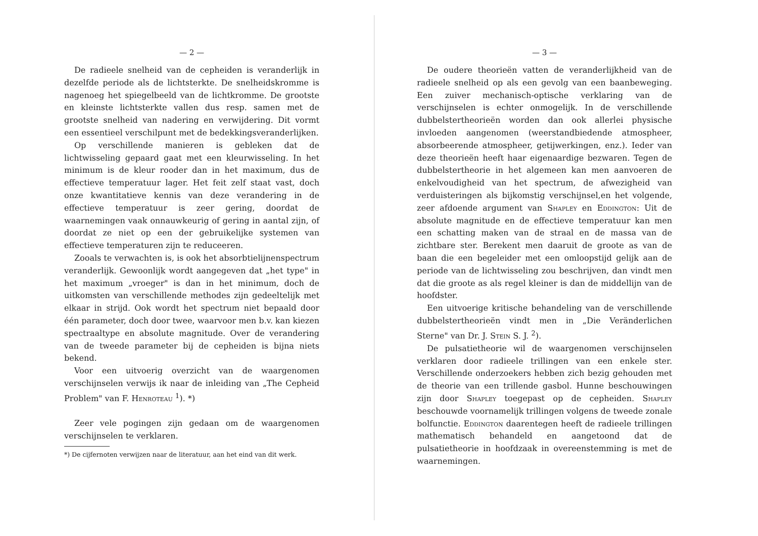— 2 —
De radieele snelheid van de cepheiden is veranderlijk in dezelfde periode als de lichtsterkte. De snelheidskromme is nagenoeg het spiegelbeeld van de lichtkromme. De grootste en kleinste lichtsterkte vallen dus resp. samen met de grootste snelheid van nadering en verwijdering. Dit vormt een essentieel verschilpunt met de bedekkingsveranderlijken.
Op verschillende manieren is gebleken dat de lichtwisseling gepaard gaat met een kleurwisseling. In het minimum is de kleur rooder dan in het maximum, dus de effectieve temperatuur lager. Het feit zelf staat vast, doch onze kwantitatieve kennis van deze verandering in de effectieve temperatuur is zeer gering, doordat de waarnemingen vaak onnauwkeurig of gering in aantal zijn, of doordat ze niet op een der gebruikelijke systemen van effectieve temperaturen zijn te reduceeren.
Zooals te verwachten is, is ook het absorbtielijnenspectrum veranderlijk. Gewoonlijk wordt aangegeven dat „het type" in het maximum „vroeger" is dan in het minimum, doch de uitkomsten van verschillende methodes zijn gedeeltelijk met elkaar in strijd. Ook wordt het spectrum niet bepaald door één parameter, doch door twee, waarvoor men b.v. kan kiezen spectraaltype en absolute magnitude. Over de verandering van de tweede parameter bij de cepheiden is bijna niets bekend.
Voor een uitvoerig overzicht van de waargenomen verschijnselen verwijs ik naar de inleiding van „The Cepheid Problem" van F. Henroteau <sup>1</sup>). *)
Zeer vele pogingen zijn gedaan om de waargenomen verschijnselen te verklaren.
*) De cijfernoten verwijzen naar de literatuur, aan het eind van dit werk.
— 3 —
De oudere theorieën vatten de veranderlijkheid van de radieele snelheid op als een gevolg van een baanbeweging. Een zuiver mechanisch-optische verklaring van de verschijnselen is echter onmogelijk. In de verschillende dubbelstertheorieën worden dan ook allerlei physische invloeden aangenomen (weerstandbiedende atmospheer, absorbeerende atmospheer, getijwerkingen, enz.). Ieder van deze theorieën heeft haar eigenaardige bezwaren. Tegen de dubbelstertheorie in het algemeen kan men aanvoeren de enkelvoudigheid van het spectrum, de afwezigheid van verduisteringen als bijkomstig verschijnsel,en het volgende, zeer afdoende argument van Shapley en Eddington: Uit de absolute magnitude en de effectieve temperatuur kan men een schatting maken van de straal en de massa van de zichtbare ster. Berekent men daaruit de groote as van de baan die een begeleider met een omloopstijd gelijk aan de periode van de lichtwisseling zou beschrijven, dan vindt men dat die groote as als regel kleiner is dan de middellijn van de hoofdster.
Een uitvoerige kritische behandeling van de verschillende dubbelstertheorieën vindt men in „Die Veränderlichen Sterne" van Dr. J. Stein S. J. <sup>2</sup>).
De pulsatietheorie wil de waargenomen verschijnselen verklaren door radieele trillingen van een enkele ster. Verschillende onderzoekers hebben zich bezig gehouden met de theorie van een trillende gasbol. Hunne beschouwingen zijn door Shapley toegepast op de cepheiden. Shapley beschouwde voornamelijk trillingen volgens de tweede zonale bolfunctie. Eddington daarentegen heeft de radieele trillingen mathematisch behandeld en aangetoond dat de pulsatietheorie in hoofdzaak in overeenstemming is met de waarnemingen.